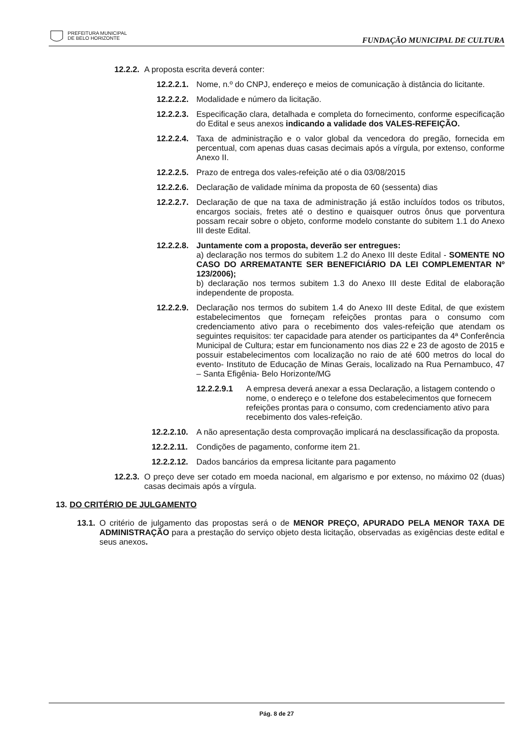PREFEITURA MUNICIPAL
DE BELO HORIZONTE
FUNDAÇÃO MUNICIPAL DE CULTURA
12.2.2. A proposta escrita deverá conter:
12.2.2.1. Nome, n.º do CNPJ, endereço e meios de comunicação à distância do licitante.
12.2.2.2. Modalidade e número da licitação.
12.2.2.3. Especificação clara, detalhada e completa do fornecimento, conforme especificação do Edital e seus anexos indicando a validade dos VALES-REFEIÇÃO.
12.2.2.4. Taxa de administração e o valor global da vencedora do pregão, fornecida em percentual, com apenas duas casas decimais após a vírgula, por extenso, conforme Anexo II.
12.2.2.5. Prazo de entrega dos vales-refeição até o dia 03/08/2015
12.2.2.6. Declaração de validade mínima da proposta de 60 (sessenta) dias
12.2.2.7. Declaração de que na taxa de administração já estão incluídos todos os tributos, encargos sociais, fretes até o destino e quaisquer outros ônus que porventura possam recair sobre o objeto, conforme modelo constante do subitem 1.1 do Anexo III deste Edital.
12.2.2.8. Juntamente com a proposta, deverão ser entregues:
a) declaração nos termos do subitem 1.2 do Anexo III deste Edital - SOMENTE NO CASO DO ARREMATANTE SER BENEFICIÁRIO DA LEI COMPLEMENTAR Nº 123/2006);
b) declaração nos termos subitem 1.3 do Anexo III deste Edital de elaboração independente de proposta.
12.2.2.9. Declaração nos termos do subitem 1.4 do Anexo III deste Edital, de que existem estabelecimentos que forneçam refeições prontas para o consumo com credenciamento ativo para o recebimento dos vales-refeição que atendam os seguintes requisitos: ter capacidade para atender os participantes da 4ª Conferência Municipal de Cultura; estar em funcionamento nos dias 22 e 23 de agosto de 2015 e possuir estabelecimentos com localização no raio de até 600 metros do local do evento- Instituto de Educação de Minas Gerais, localizado na Rua Pernambuco, 47 – Santa Efigênia- Belo Horizonte/MG
12.2.2.9.1 A empresa deverá anexar a essa Declaração, a listagem contendo o nome, o endereço e o telefone dos estabelecimentos que fornecem refeições prontas para o consumo, com credenciamento ativo para recebimento dos vales-refeição.
12.2.2.10. A não apresentação desta comprovação implicará na desclassificação da proposta.
12.2.2.11. Condições de pagamento, conforme item 21.
12.2.2.12. Dados bancários da empresa licitante para pagamento
12.2.3. O preço deve ser cotado em moeda nacional, em algarismo e por extenso, no máximo 02 (duas) casas decimais após a vírgula.
13. DO CRITÉRIO DE JULGAMENTO
13.1. O critério de julgamento das propostas será o de MENOR PREÇO, APURADO PELA MENOR TAXA DE ADMINISTRAÇÃO para a prestação do serviço objeto desta licitação, observadas as exigências deste edital e seus anexos.
Pág. 8 de 27